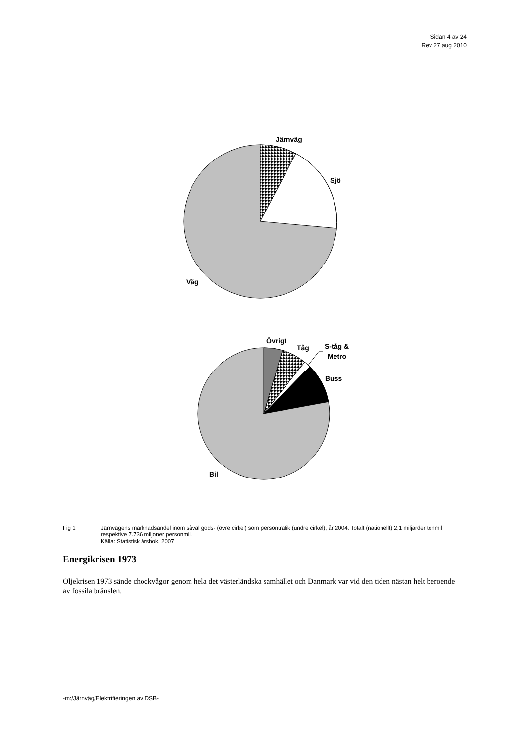Sidan 4 av 24
Rev 27 aug 2010
Järnväg
Sjö
Väg
Övrigt
Tåg
S-tåg &
Metro
Buss
Bil
Fig 1 Järnvägens marknadsandel inom såväl gods- (övre cirkel) som persontrafik (undre cirkel), år 2004. Totalt (nationellt) 2,1 miljarder tonmil respektive 7.736 miljoner personmil.
Källa: Statistisk årsbok, 2007
Energikrisen 1973
Oljekrisen 1973 sände chockvågor genom hela det västerländska samhället och Danmark var vid den tiden nästan helt beroende av fossila bränslen.
-m:/Järnväg/Elektrifieringen av DSB-